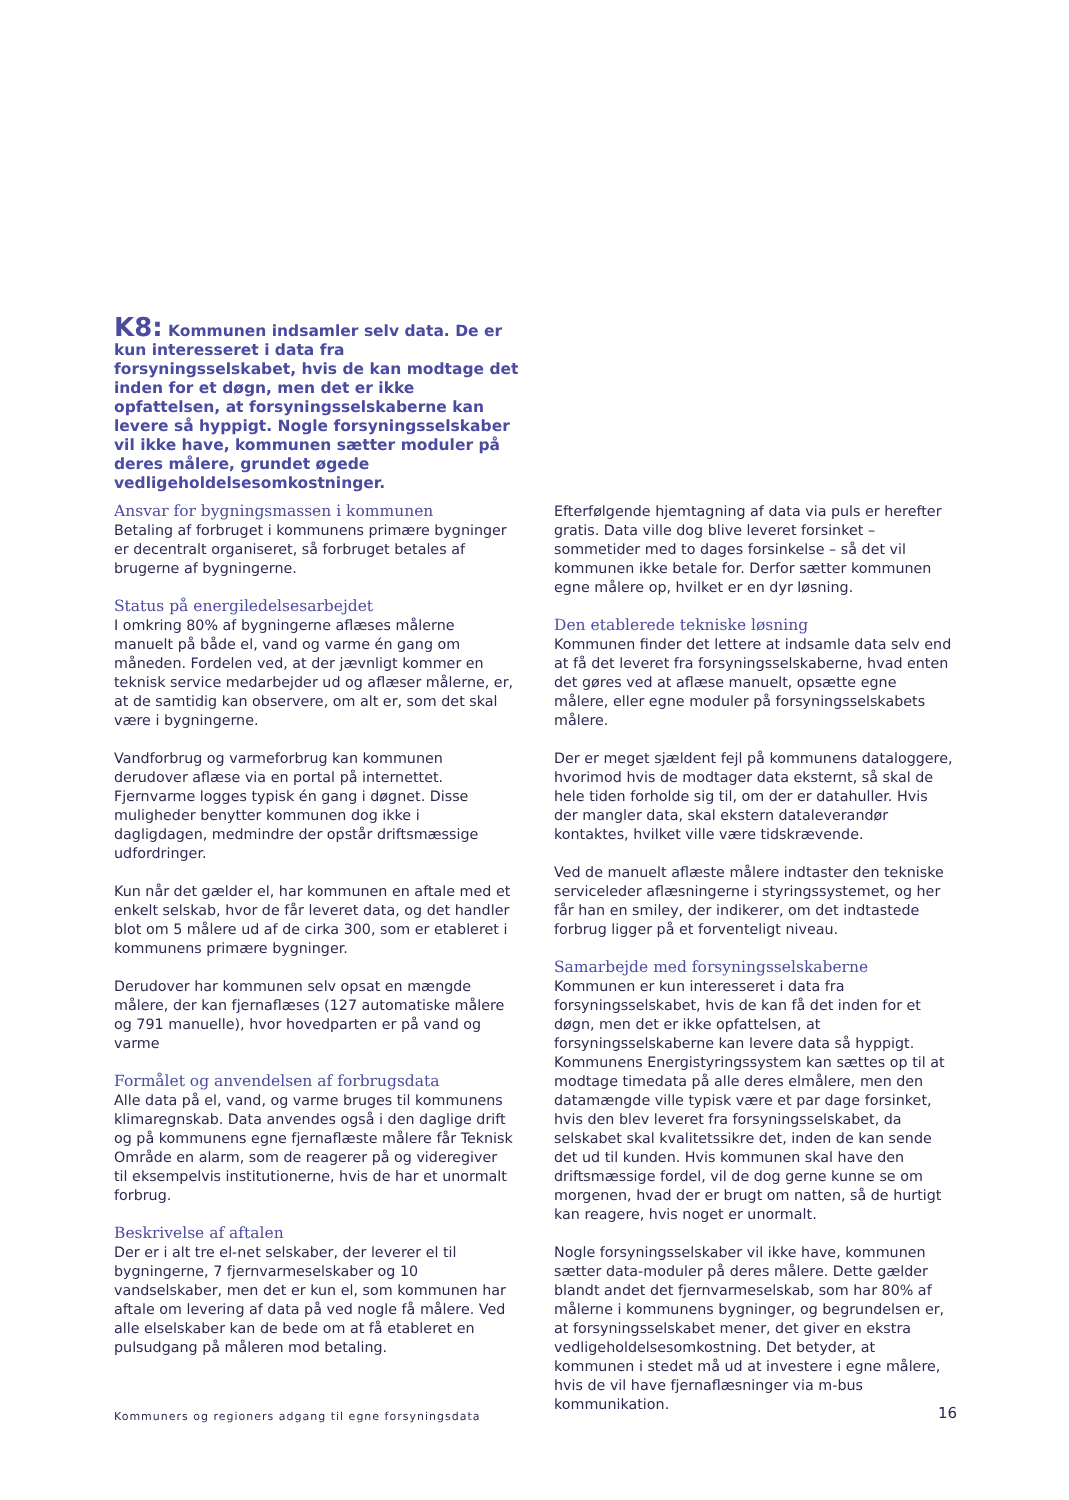K8: Kommunen indsamler selv data. De er kun interesseret i data fra forsyningsselskabet, hvis de kan modtage det inden for et døgn, men det er ikke opfattelsen, at forsyningsselskaberne kan levere så hyppigt. Nogle forsyningsselskaber vil ikke have, kommunen sætter moduler på deres målere, grundet øgede vedligeholdelsesomkostninger.
Ansvar for bygningsmassen i kommunen
Betaling af forbruget i kommunens primære bygninger er decentralt organiseret, så forbruget betales af brugerne af bygningerne.
Status på energiledelsesarbejdet
I omkring 80% af bygningerne aflæses målerne manuelt på både el, vand og varme én gang om måneden. Fordelen ved, at der jævnligt kommer en teknisk service medarbejder ud og aflæser målerne, er, at de samtidig kan observere, om alt er, som det skal være i bygningerne.
Vandforbrug og varmeforbrug kan kommunen derudover aflæse via en portal på internettet. Fjernvarme logges typisk én gang i døgnet. Disse muligheder benytter kommunen dog ikke i dagligdagen, medmindre der opstår driftsmæssige udfordringer.
Kun når det gælder el, har kommunen en aftale med et enkelt selskab, hvor de får leveret data, og det handler blot om 5 målere ud af de cirka 300, som er etableret i kommunens primære bygninger.
Derudover har kommunen selv opsat en mængde målere, der kan fjernaflæses (127 automatiske målere og 791 manuelle), hvor hovedparten er på vand og varme
Formålet og anvendelsen af forbrugsdata
Alle data på el, vand, og varme bruges til kommunens klimaregnskab. Data anvendes også i den daglige drift og på kommunens egne fjernaflæste målere får Teknisk Område en alarm, som de reagerer på og videregiver til eksempelvis institutionerne, hvis de har et unormalt forbrug.
Beskrivelse af aftalen
Der er i alt tre el-net selskaber, der leverer el til bygningerne, 7 fjernvarmeselskaber og 10 vandselskaber, men det er kun el, som kommunen har aftale om levering af data på ved nogle få målere. Ved alle elselskaber kan de bede om at få etableret en pulsudgang på måleren mod betaling.
Efterfølgende hjemtagning af data via puls er herefter gratis. Data ville dog blive leveret forsinket – sommetider med to dages forsinkelse – så det vil kommunen ikke betale for. Derfor sætter kommunen egne målere op, hvilket er en dyr løsning.
Den etablerede tekniske løsning
Kommunen finder det lettere at indsamle data selv end at få det leveret fra forsyningsselskaberne, hvad enten det gøres ved at aflæse manuelt, opsætte egne målere, eller egne moduler på forsyningsselskabets målere.
Der er meget sjældent fejl på kommunens dataloggere, hvorimod hvis de modtager data eksternt, så skal de hele tiden forholde sig til, om der er datahuller. Hvis der mangler data, skal ekstern dataleverandør kontaktes, hvilket ville være tidskrævende.
Ved de manuelt aflæste målere indtaster den tekniske serviceleder aflæsningerne i styringssystemet, og her får han en smiley, der indikerer, om det indtastede forbrug ligger på et forventeligt niveau.
Samarbejde med forsyningsselskaberne
Kommunen er kun interesseret i data fra forsyningsselskabet, hvis de kan få det inden for et døgn, men det er ikke opfattelsen, at forsyningsselskaberne kan levere data så hyppigt. Kommunens Energistyringssystem kan sættes op til at modtage timedata på alle deres elmålere, men den datamængde ville typisk være et par dage forsinket, hvis den blev leveret fra forsyningsselskabet, da selskabet skal kvalitetssikre det, inden de kan sende det ud til kunden. Hvis kommunen skal have den driftsmæssige fordel, vil de dog gerne kunne se om morgenen, hvad der er brugt om natten, så de hurtigt kan reagere, hvis noget er unormalt.
Nogle forsyningsselskaber vil ikke have, kommunen sætter data-moduler på deres målere. Dette gælder blandt andet det fjernvarmeselskab, som har 80% af målerne i kommunens bygninger, og begrundelsen er, at forsyningsselskabet mener, det giver en ekstra vedligeholdelsesomkostning. Det betyder, at kommunen i stedet må ud at investere i egne målere, hvis de vil have fjernaflæsninger via m-bus kommunikation.
Kommuners og regioners adgang til egne forsyningsdata
16